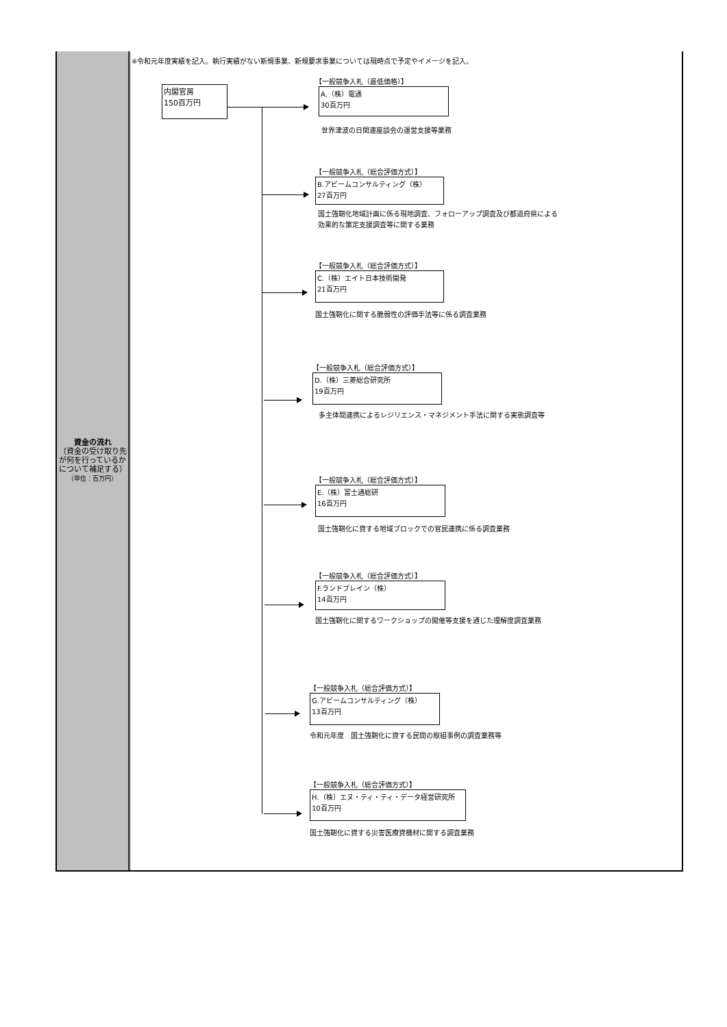資金の流れ
（資金の受け取り先が何を行っているかについて補足する）
（単位：百万円）
※令和元年度実績を記入。執行実績がない新規事業、新規要求事業については現時点で予定やイメージを記入。
内閣官房
150百万円
【一般競争入札（最低価格）】
A.（株）電通
30百万円
世界津波の日関連座談会の運営支援等業務
【一般競争入札（総合評価方式）】
B.アビームコンサルティング（株）
27百万円
国土強靭化地域計画に係る現地調査、フォローアップ調査及び都道府県による
効果的な策定支援調査等に関する業務
【一般競争入札（総合評価方式）】
C.（株）エイト日本技術開発
21百万円
国土強靭化に関する脆弱性の評価手法等に係る調査業務
【一般競争入札（総合評価方式）】
D.（株）三菱総合研究所
19百万円
多主体間連携によるレジリエンス・マネジメント手法に関する実態調査等
【一般競争入札（総合評価方式）】
E.（株）富士通総研
16百万円
国土強靭化に資する地域ブロックでの官民連携に係る調査業務
【一般競争入札（総合評価方式）】
F.ランドブレイン（株）
14百万円
国土強靭化に関するワークショップの開催等支援を通じた理解度調査業務
【一般競争入札（総合評価方式）】
G.アビームコンサルティング（株）
13百万円
令和元年度　国土強靭化に資する民間の取組事例の調査業務等
【一般競争入札（総合評価方式）】
H.（株）エヌ・ティ・ティ・データ経営研究所
10百万円
国土強靭化に資する災害医療資機材に関する調査業務